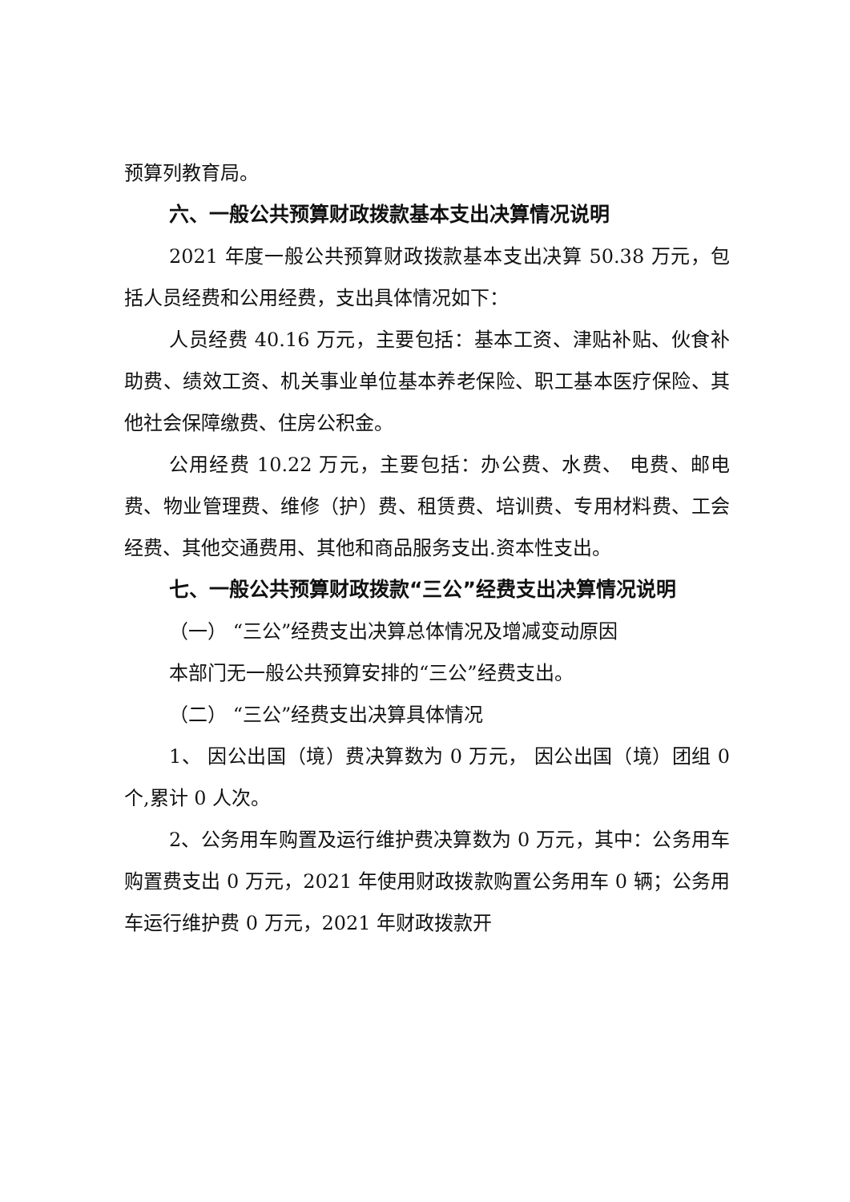预算列教育局。
六、一般公共预算财政拨款基本支出决算情况说明
2021 年度一般公共预算财政拨款基本支出决算 50.38 万元，包括人员经费和公用经费，支出具体情况如下：
人员经费 40.16 万元，主要包括：基本工资、津贴补贴、伙食补助费、绩效工资、机关事业单位基本养老保险、职工基本医疗保险、其他社会保障缴费、住房公积金。
公用经费 10.22 万元，主要包括：办公费、水费、 电费、邮电费、物业管理费、维修（护）费、租赁费、培训费、专用材料费、工会经费、其他交通费用、其他和商品服务支出.资本性支出。
七、一般公共预算财政拨款“三公”经费支出决算情况说明
（一） “三公”经费支出决算总体情况及增减变动原因
本部门无一般公共预算安排的“三公”经费支出。
（二） “三公”经费支出决算具体情况
1、 因公出国（境）费决算数为 0 万元， 因公出国（境）团组 0 个,累计 0 人次。
2、公务用车购置及运行维护费决算数为 0 万元，其中：公务用车购置费支出 0 万元，2021 年使用财政拨款购置公务用车 0 辆；公务用车运行维护费 0 万元，2021 年财政拨款开